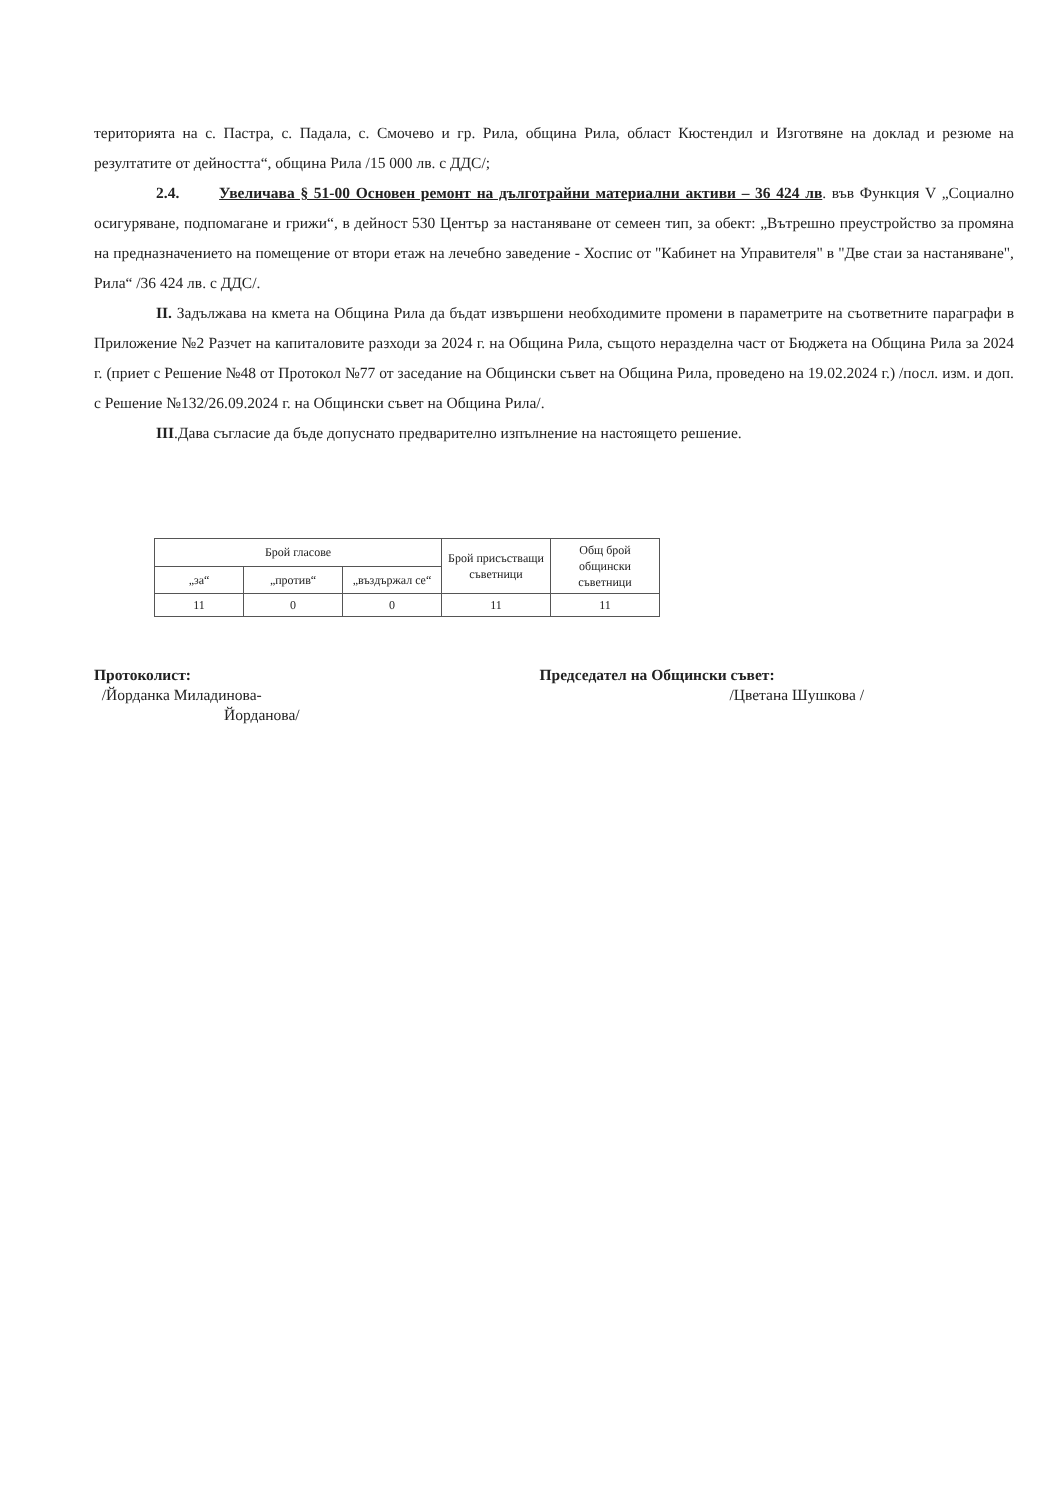територията на с. Пастра, с. Падала, с. Смочево и гр. Рила, община Рила, област Кюстендил и Изготвяне на доклад и резюме на резултатите от дейността“, община Рила /15 000 лв. с ДДС/;
2.4. Увеличава § 51-00 Основен ремонт на дълготрайни материални активи – 36 424 лв. във Функция V „Социално осигуряване, подпомагане и грижи“, в дейност 530 Център за настаняване от семеен тип, за обект: „Вътрешно преустройство за промяна на предназначението на помещение от втори етаж на лечебно заведение - Хоспис от "Кабинет на Управителя" в "Две стаи за настаняване", Рила“ /36 424 лв. с ДДС/.
II. Задължава на кмета на Община Рила да бъдат извършени необходимите промени в параметрите на съответните параграфи в Приложение №2 Разчет на капиталовите разходи за 2024 г. на Община Рила, същото неразделна част от Бюджета на Община Рила за 2024 г. (приет с Решение №48 от Протокол №77 от заседание на Общински съвет на Община Рила, проведено на 19.02.2024 г.) /посл. изм. и доп. с Решение №132/26.09.2024 г. на Общински съвет на Община Рила/.
III.Дава съгласие да бъде допуснато предварително изпълнение на настоящето решение.
| Брой гласове | | | Брой присъстващи съветници | Общ брой общински съветници |
| --- | --- | --- | --- | --- |
| „за“ | „против“ | „въздържал се“ | | |
| 11 | 0 | 0 | 11 | 11 |
Протоколист:
/Йорданка Миладинова-
Йорданова/
Председател на Общински съвет:
/Цветана Шушкова /